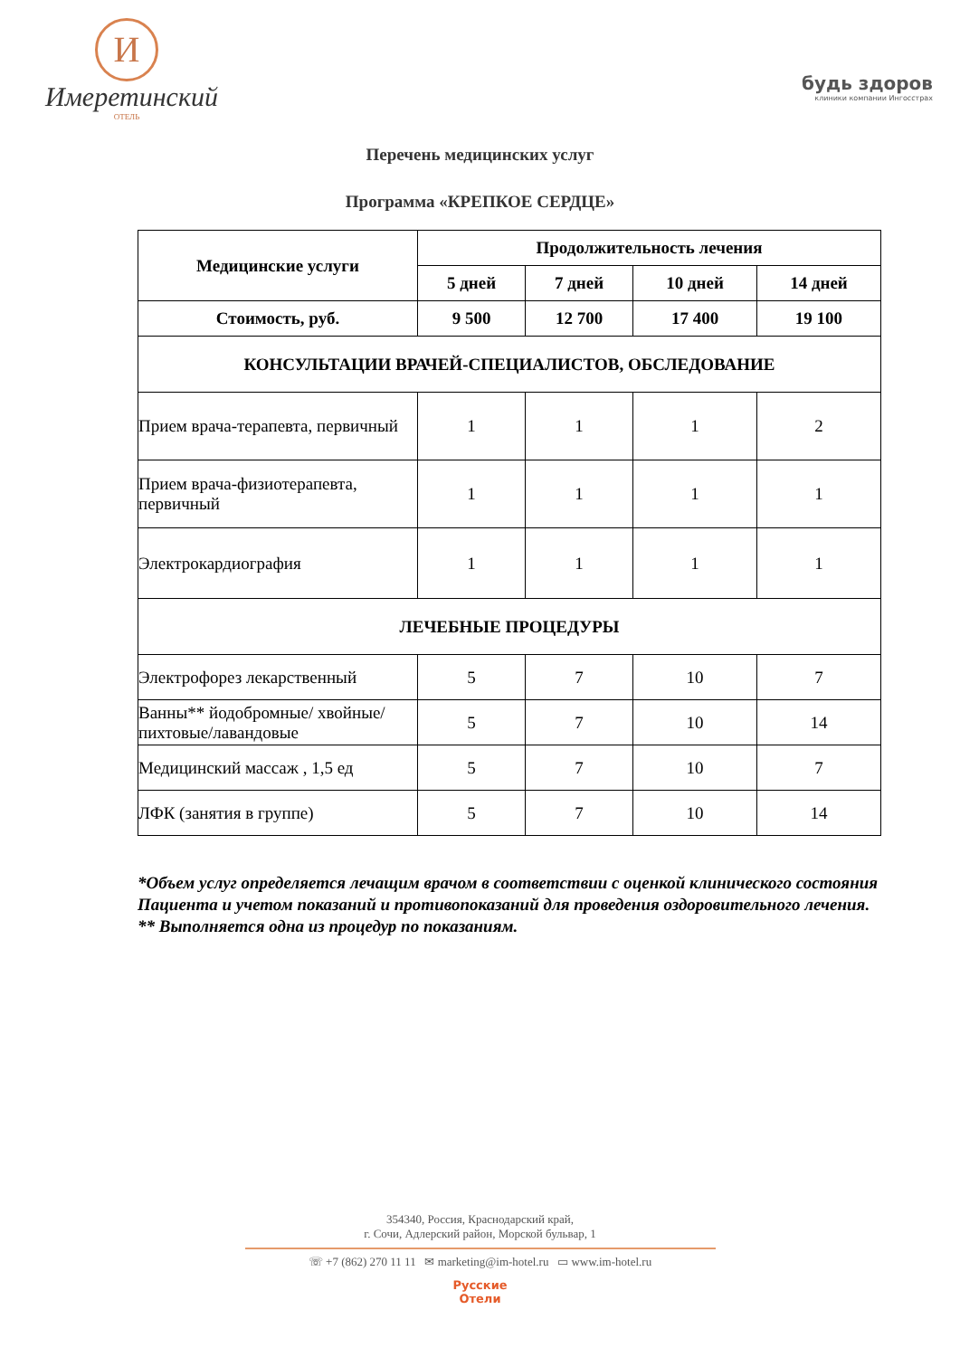И
Имеретинский
ОТЕЛЬ
будь здоров
клиники компании Ингосстрах
Перечень медицинских услуг
Программа «КРЕПКОЕ СЕРДЦЕ»
| Медицинские услуги | Продолжительность лечения | | | |
| --- | --- | --- | --- | --- |
| | 5 дней | 7 дней | 10 дней | 14 дней |
| Стоимость, руб. | 9 500 | 12 700 | 17 400 | 19 100 |
| КОНСУЛЬТАЦИИ ВРАЧЕЙ-СПЕЦИАЛИСТОВ, ОБСЛЕДОВАНИЕ | | | | |
| Прием врача-терапевта, первичный | 1 | 1 | 1 | 2 |
| Прием врача-физиотерапевта, первичный | 1 | 1 | 1 | 1 |
| Электрокардиография | 1 | 1 | 1 | 1 |
| ЛЕЧЕБНЫЕ ПРОЦЕДУРЫ | | | | |
| Электрофорез лекарственный | 5 | 7 | 10 | 7 |
| Ванны** йодобромные/ хвойные/пихтовые/лавандовые | 5 | 7 | 10 | 14 |
| Медицинский массаж , 1,5 ед | 5 | 7 | 10 | 7 |
| ЛФК (занятия в группе) | 5 | 7 | 10 | 14 |
*Объем услуг определяется лечащим врачом в соответствии с оценкой клинического состояния Пациента и учетом показаний и противопоказаний для проведения оздоровительного лечения.
** Выполняется одна из процедур по показаниям.
354340, Россия, Краснодарский край,
г. Сочи, Адлерский район, Морской бульвар, 1
☏ +7 (862) 270 11 11 ✉ marketing@im-hotel.ru ▭ www.im-hotel.ru
Русские
Отели